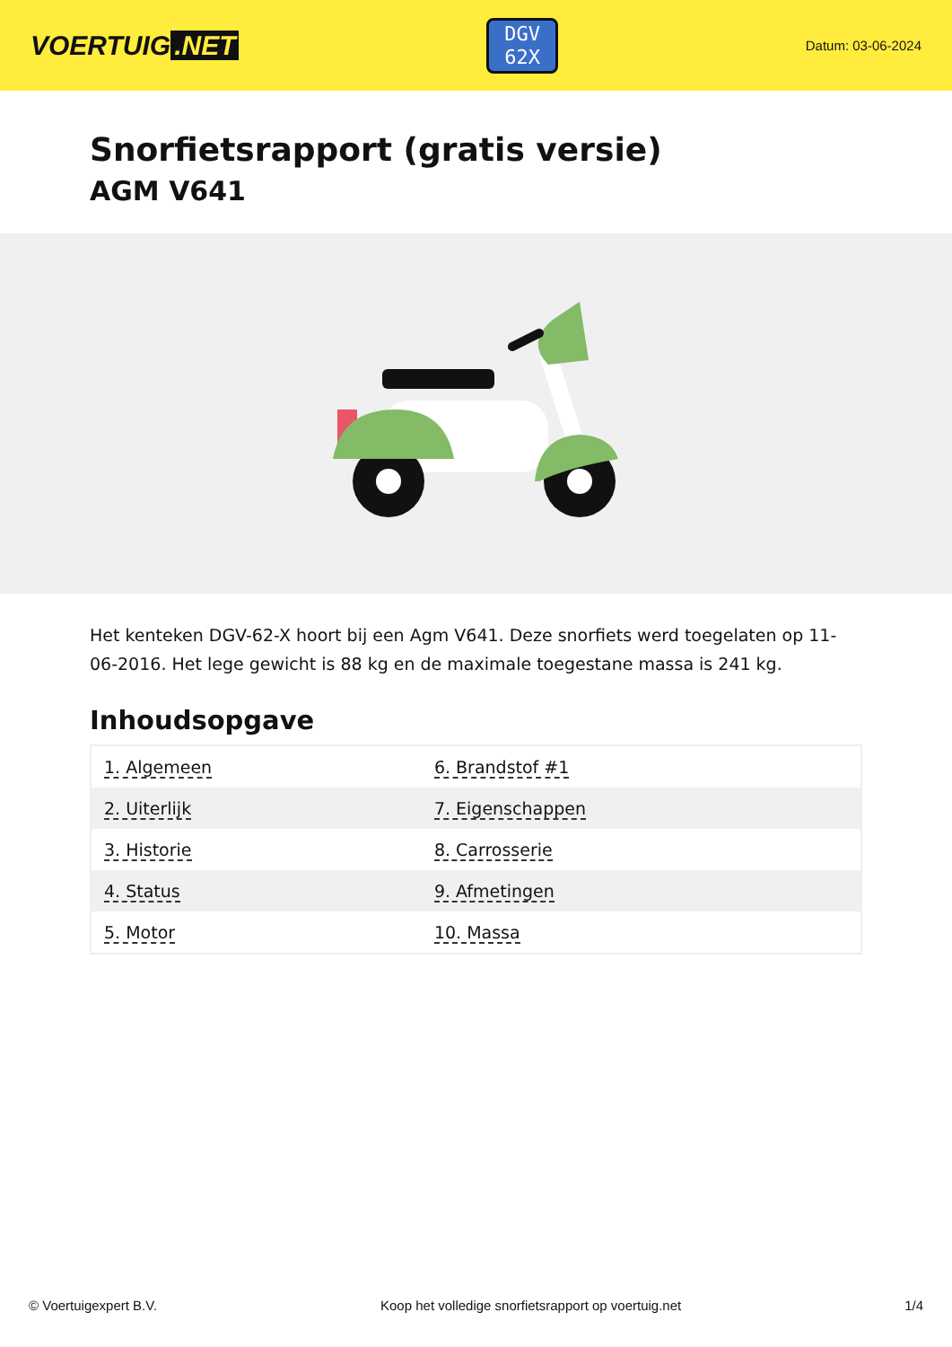VOERTUIG.NET
DGV
62X
Datum: 03-06-2024
Snorfietsrapport (gratis versie)
AGM V641
Het kenteken DGV-62-X hoort bij een Agm V641. Deze snorfiets werd toegelaten op 11-06-2016. Het lege gewicht is 88 kg en de maximale toegestane massa is 241 kg.
Inhoudsopgave
| 1. Algemeen | 6. Brandstof #1 |
| 2. Uiterlijk | 7. Eigenschappen |
| 3. Historie | 8. Carrosserie |
| 4. Status | 9. Afmetingen |
| 5. Motor | 10. Massa |
© Voertuigexpert B.V. Koop het volledige snorfietsrapport op voertuig.net 1/4